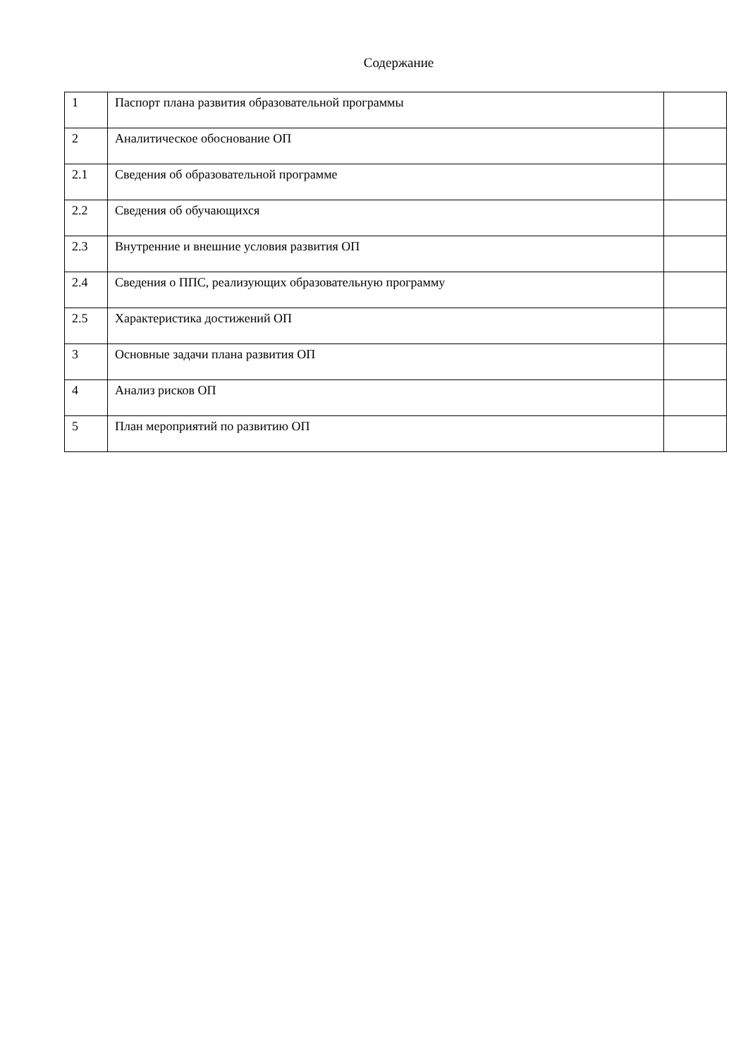Содержание
| 1 | Паспорт плана развития образовательной программы | |
| 2 | Аналитическое обоснование ОП | |
| 2.1 | Сведения об образовательной программе | |
| 2.2 | Сведения об обучающихся | |
| 2.3 | Внутренние и внешние условия развития ОП | |
| 2.4 | Сведения о ППС, реализующих образовательную программу | |
| 2.5 | Характеристика достижений ОП | |
| 3 | Основные задачи плана развития ОП | |
| 4 | Анализ рисков ОП | |
| 5 | План мероприятий по развитию ОП | |